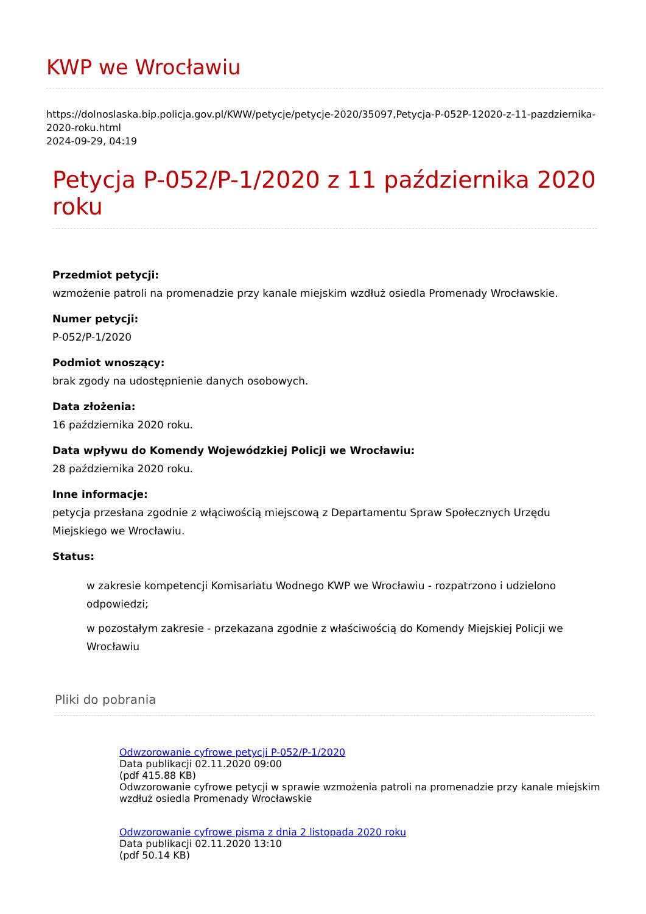KWP we Wrocławiu
https://dolnoslaska.bip.policja.gov.pl/KWW/petycje/petycje-2020/35097,Petycja-P-052P-12020-z-11-pazdziernika-2020-roku.html
2024-09-29, 04:19
Petycja P-052/P-1/2020 z 11 października 2020 roku
Przedmiot petycji:
wzmożenie patroli na promenadzie przy kanale miejskim wzdłuż osiedla Promenady Wrocławskie.
Numer petycji:
P-052/P-1/2020
Podmiot wnoszący:
brak zgody na udostępnienie danych osobowych.
Data złożenia:
16 października 2020 roku.
Data wpływu do Komendy Wojewódzkiej Policji we Wrocławiu:
28 października 2020 roku.
Inne informacje:
petycja przesłana zgodnie z włąciwością miejscową z Departamentu Spraw Społecznych Urzędu Miejskiego we Wrocławiu.
Status:
w zakresie kompetencji Komisariatu Wodnego KWP we Wrocławiu - rozpatrzono i udzielono odpowiedzi;
w pozostałym zakresie - przekazana zgodnie z właściwością do Komendy Miejskiej Policji we Wrocławiu
Pliki do pobrania
Odwzorowanie cyfrowe petycji P-052/P-1/2020
Data publikacji 02.11.2020 09:00
(pdf 415.88 KB)
Odwzorowanie cyfrowe petycji w sprawie wzmożenia patroli na promenadzie przy kanale miejskim wzdłuż osiedla Promenady Wrocławskie
Odwzorowanie cyfrowe pisma z dnia 2 listopada 2020 roku
Data publikacji 02.11.2020 13:10
(pdf 50.14 KB)